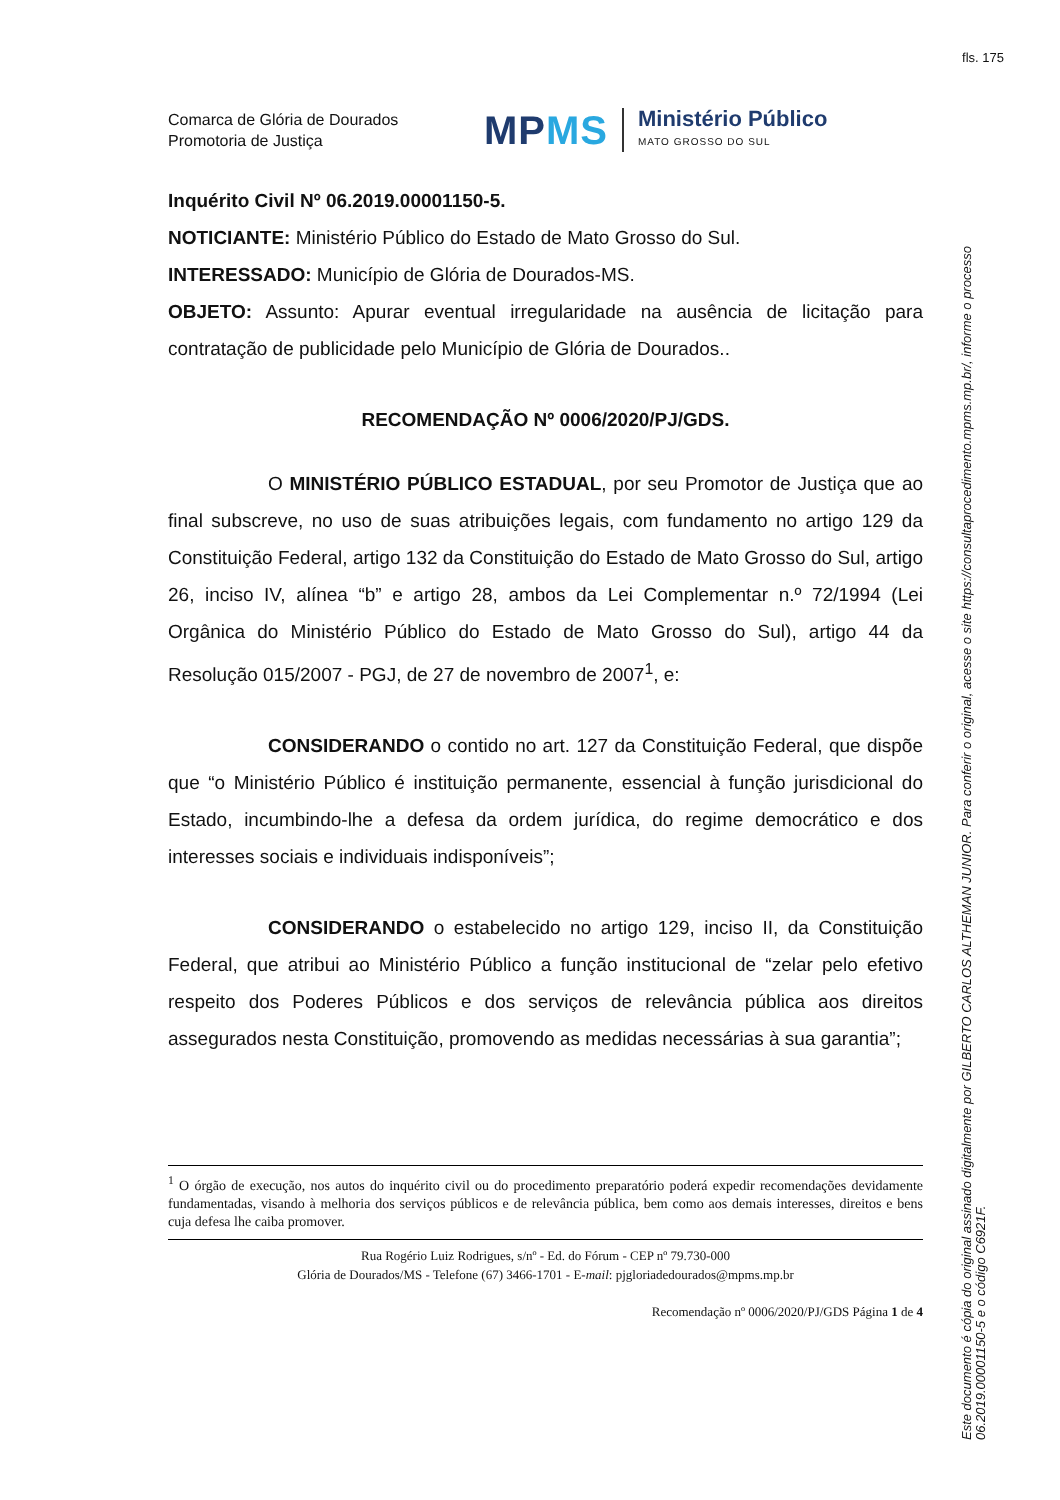fls. 175
Comarca de Glória de Dourados
Promotoria de Justiça
MPMS
Ministério Público
MATO GROSSO DO SUL
Inquérito Civil Nº 06.2019.00001150-5.
NOTICIANTE: Ministério Público do Estado de Mato Grosso do Sul.
INTERESSADO: Município de Glória de Dourados-MS.
OBJETO: Assunto: Apurar eventual irregularidade na ausência de licitação para contratação de publicidade pelo Município de Glória de Dourados..
RECOMENDAÇÃO Nº 0006/2020/PJ/GDS.
O MINISTÉRIO PÚBLICO ESTADUAL, por seu Promotor de Justiça que ao final subscreve, no uso de suas atribuições legais, com fundamento no artigo 129 da Constituição Federal, artigo 132 da Constituição do Estado de Mato Grosso do Sul, artigo 26, inciso IV, alínea “b” e artigo 28, ambos da Lei Complementar n.º 72/1994 (Lei Orgânica do Ministério Público do Estado de Mato Grosso do Sul), artigo 44 da Resolução 015/2007 - PGJ, de 27 de novembro de 2007<sup>1</sup>, e:
CONSIDERANDO o contido no art. 127 da Constituição Federal, que dispõe que “o Ministério Público é instituição permanente, essencial à função jurisdicional do Estado, incumbindo-lhe a defesa da ordem jurídica, do regime democrático e dos interesses sociais e individuais indisponíveis”;
CONSIDERANDO o estabelecido no artigo 129, inciso II, da Constituição Federal, que atribui ao Ministério Público a função institucional de “zelar pelo efetivo respeito dos Poderes Públicos e dos serviços de relevância pública aos direitos assegurados nesta Constituição, promovendo as medidas necessárias à sua garantia”;
<sup>1</sup> O órgão de execução, nos autos do inquérito civil ou do procedimento preparatório poderá expedir recomendações devidamente fundamentadas, visando à melhoria dos serviços públicos e de relevância pública, bem como aos demais interesses, direitos e bens cuja defesa lhe caiba promover.
Rua Rogério Luiz Rodrigues, s/nº - Ed. do Fórum - CEP nº 79.730-000
Glória de Dourados/MS - Telefone (67) 3466-1701 - E-mail: pjgloriadedourados@mpms.mp.br
Recomendação nº 0006/2020/PJ/GDS Página 1 de 4
Este documento é cópia do original assinado digitalmente por GILBERTO CARLOS ALTHEMAN JUNIOR. Para conferir o original, acesse o site https://consultaprocedimento.mpms.mp.br/, informe o processo 06.2019.00001150-5 e o código C6921F.